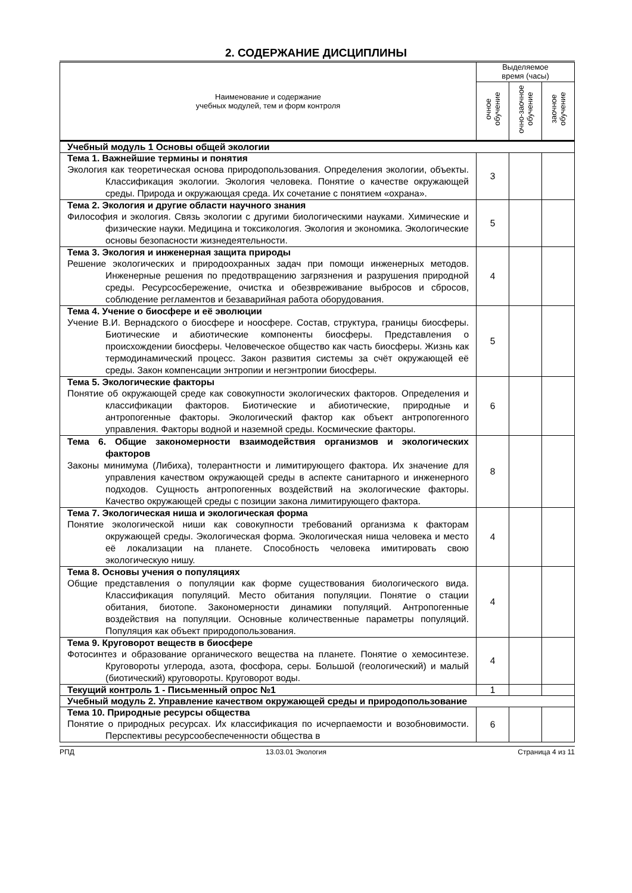2. СОДЕРЖАНИЕ ДИСЦИПЛИНЫ
| Наименование и содержание учебных модулей, тем и форм контроля | Выделяемое время (часы) | | |
| --- | --- | --- | --- |
| | очное обучение | очно-заочное обучение | заочное обучение |
| Учебный модуль 1 Основы общей экологии | | | |
| Тема 1. Важнейшие термины и понятия Экология как теоретическая основа природопользования. Определения экологии, объекты. Классификация экологии. Экология человека. Понятие о качестве окружающей среды. Природа и окружающая среда. Их сочетание с понятием «охрана». | 3 | | |
| Тема 2. Экология и другие области научного знания Философия и экология. Связь экологии с другими биологическими науками. Химические и физические науки. Медицина и токсикология. Экология и экономика. Экологические основы безопасности жизнедеятельности. | 5 | | |
| Тема 3. Экология и инженерная защита природы Решение экологических и природоохранных задач при помощи инженерных методов. Инженерные решения по предотвращению загрязнения и разрушения природной среды. Ресурсосбережение, очистка и обезвреживание выбросов и сбросов, соблюдение регламентов и безаварийная работа оборудования. | 4 | | |
| Тема 4. Учение о биосфере и её эволюции Учение В.И. Вернадского о биосфере и ноосфере. Состав, структура, границы биосферы. Биотические и абиотические компоненты биосферы. Представления о происхождении биосферы. Человеческое общество как часть биосферы. Жизнь как термодинамический процесс. Закон развития системы за счёт окружающей её среды. Закон компенсации энтропии и негэнтропии биосферы. | 5 | | |
| Тема 5. Экологические факторы Понятие об окружающей среде как совокупности экологических факторов. Определения и классификации факторов. Биотические и абиотические, природные и антропогенные факторы. Экологический фактор как объект антропогенного управления. Факторы водной и наземной среды. Космические факторы. | 6 | | |
| Тема 6. Общие закономерности взаимодействия организмов и экологических факторов Законы минимума (Либиха), толерантности и лимитирующего фактора. Их значение для управления качеством окружающей среды в аспекте санитарного и инженерного подходов. Сущность антропогенных воздействий на экологические факторы. Качество окружающей среды с позиции закона лимитирующего фактора. | 8 | | |
| Тема 7. Экологическая ниша и экологическая форма Понятие экологической ниши как совокупности требований организма к факторам окружающей среды. Экологическая форма. Экологическая ниша человека и место её локализации на планете. Способность человека имитировать свою экологическую нишу. | 4 | | |
| Тема 8. Основы учения о популяциях Общие представления о популяции как форме существования биологического вида. Классификация популяций. Место обитания популяции. Понятие о стации обитания, биотопе. Закономерности динамики популяций. Антропогенные воздействия на популяции. Основные количественные параметры популяций. Популяция как объект природопользования. | 4 | | |
| Тема 9. Круговорот веществ в биосфере Фотосинтез и образование органического вещества на планете. Понятие о хемосинтезе. Круговороты углерода, азота, фосфора, серы. Большой (геологический) и малый (биотический) круговороты. Круговорот воды. | 4 | | |
| Текущий контроль 1 - Письменный опрос №1 | 1 | | |
| Учебный модуль 2. Управление качеством окружающей среды и природопользование | | | |
| Тема 10. Природные ресурсы общества Понятие о природных ресурсах. Их классификация по исчерпаемости и возобновимости. Перспективы ресурсообеспеченности общества в | 6 | | |
РПД 13.03.01 Экология Страница 4 из 11